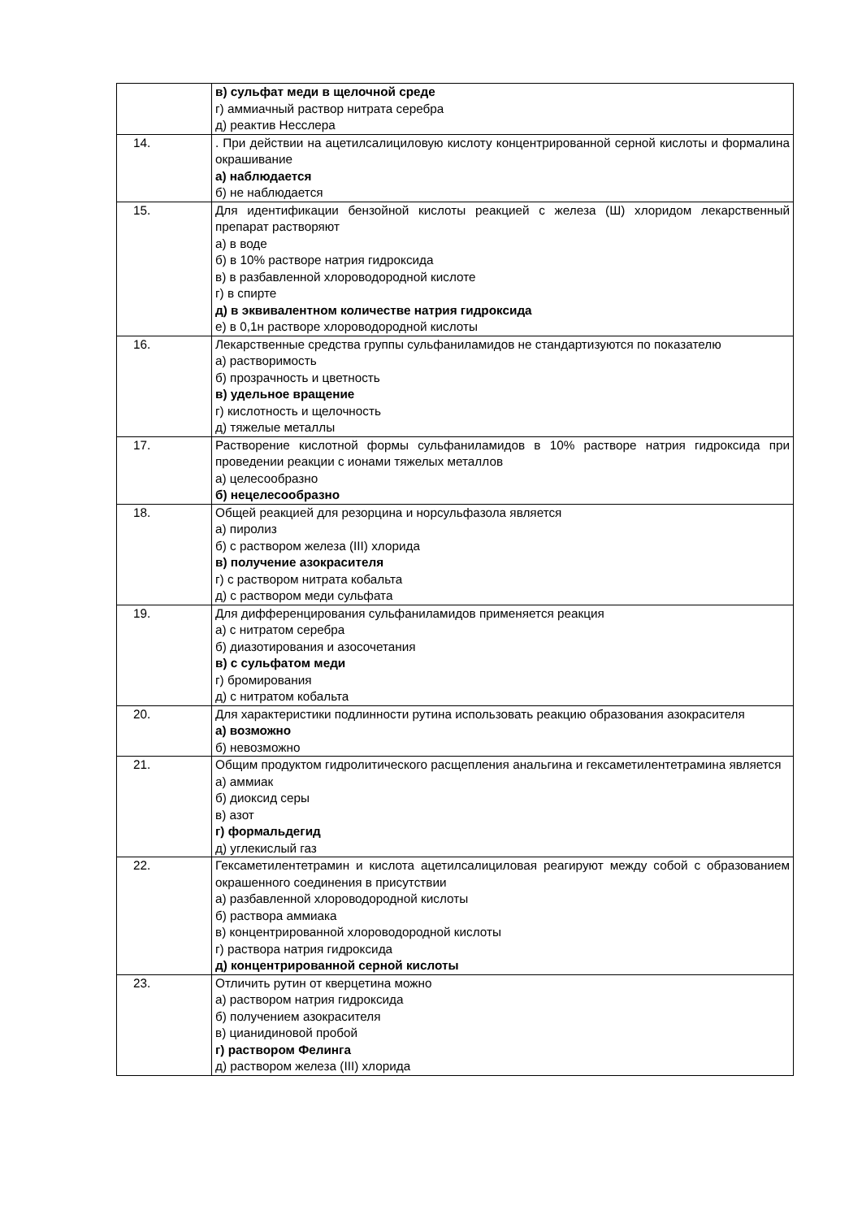| | в) сульфат меди в щелочной среде г) аммиачный раствор нитрата серебра д) реактив Несслера |
| 14. | . При действии на ацетилсалициловую кислоту концентрированной серной кислоты и формалина окрашивание а) наблюдается б) не наблюдается |
| 15. | Для идентификации бензойной кислоты реакцией с железа (Ш) хлоридом лекарственный препарат растворяют а) в воде б) в 10% растворе натрия гидроксида в) в разбавленной хлороводородной кислоте г) в спирте д) в эквивалентном количестве натрия гидроксида е) в 0,1н растворе хлороводородной кислоты |
| 16. | Лекарственные средства группы сульфаниламидов не стандартизуются по показателю а) растворимость б) прозрачность и цветность в) удельное вращение г) кислотность и щелочность д) тяжелые металлы |
| 17. | Растворение кислотной формы сульфаниламидов в 10% растворе натрия гидроксида при проведении реакции с ионами тяжелых металлов а) целесообразно б) нецелесообразно |
| 18. | Общей реакцией для резорцина и норсульфазола является а) пиролиз б) с раствором железа (III) хлорида в) получение азокрасителя г) с раствором нитрата кобальта д) с раствором меди сульфата |
| 19. | Для дифференцирования сульфаниламидов применяется реакция а) с нитратом серебра б) диазотирования и азосочетания в) с сульфатом меди г) бромирования д) с нитратом кобальта |
| 20. | Для характеристики подлинности рутина использовать реакцию образования азокрасителя а) возможно б) невозможно |
| 21. | Общим продуктом гидролитического расщепления анальгина и гексаметилентетрамина является а) аммиак б) диоксид серы в) азот г) формальдегид д) углекислый газ |
| 22. | Гексаметилентетрамин и кислота ацетилсалициловая реагируют между собой с образованием окрашенного соединения в присутствии а) разбавленной хлороводородной кислоты б) раствора аммиака в) концентрированной хлороводородной кислоты г) раствора натрия гидроксида д) концентрированной серной кислоты |
| 23. | Отличить рутин от кверцетина можно а) раствором натрия гидроксида б) получением азокрасителя в) цианидиновой пробой г) раствором Фелинга д) раствором железа (III) хлорида |